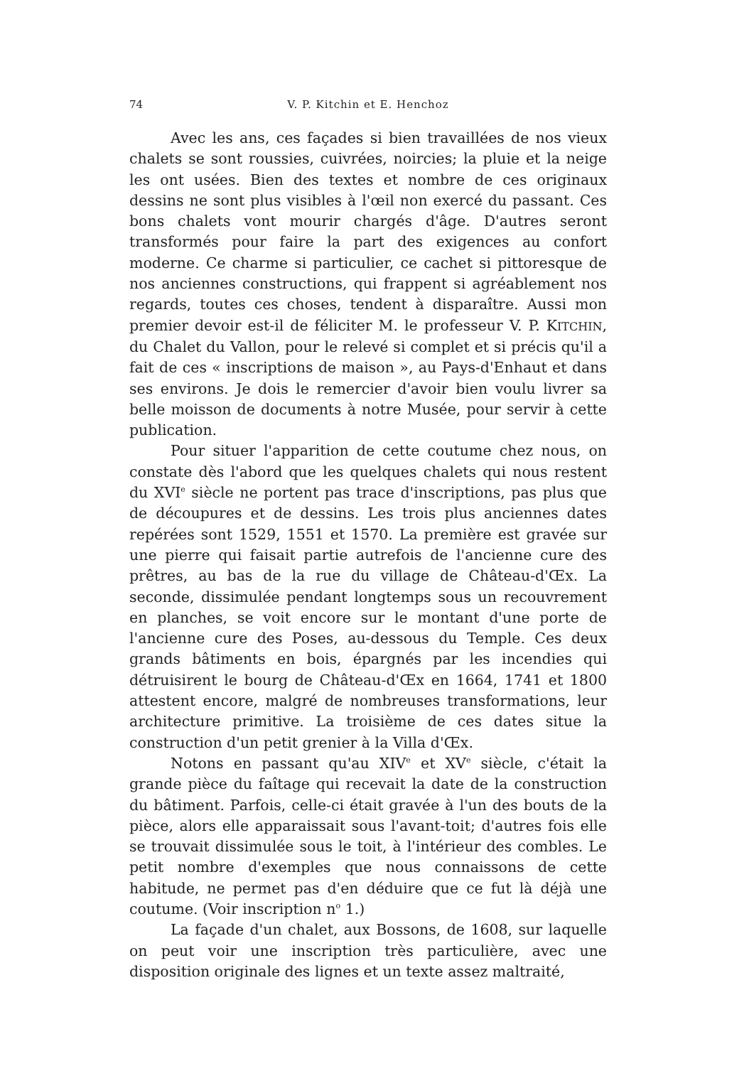74 V. P. Kitchin et E. Henchoz
Avec les ans, ces façades si bien travaillées de nos vieux chalets se sont roussies, cuivrées, noircies; la pluie et la neige les ont usées. Bien des textes et nombre de ces originaux dessins ne sont plus visibles à l'œil non exercé du passant. Ces bons chalets vont mourir chargés d'âge. D'autres seront transformés pour faire la part des exigences au confort moderne. Ce charme si particulier, ce cachet si pittoresque de nos anciennes constructions, qui frappent si agréablement nos regards, toutes ces choses, tendent à disparaître. Aussi mon premier devoir est-il de féliciter M. le professeur V. P. KITCHIN, du Chalet du Vallon, pour le relevé si complet et si précis qu'il a fait de ces « inscriptions de maison », au Pays-d'Enhaut et dans ses environs. Je dois le remercier d'avoir bien voulu livrer sa belle moisson de documents à notre Musée, pour servir à cette publication.
Pour situer l'apparition de cette coutume chez nous, on constate dès l'abord que les quelques chalets qui nous restent du XVI<sup>e</sup> siècle ne portent pas trace d'inscriptions, pas plus que de découpures et de dessins. Les trois plus anciennes dates repérées sont 1529, 1551 et 1570. La première est gravée sur une pierre qui faisait partie autrefois de l'ancienne cure des prêtres, au bas de la rue du village de Château-d'Œx. La seconde, dissimulée pendant longtemps sous un recouvrement en planches, se voit encore sur le montant d'une porte de l'ancienne cure des Poses, au-dessous du Temple. Ces deux grands bâtiments en bois, épargnés par les incendies qui détruisirent le bourg de Château-d'Œx en 1664, 1741 et 1800 attestent encore, malgré de nombreuses transformations, leur architecture primitive. La troisième de ces dates situe la construction d'un petit grenier à la Villa d'Œx.
Notons en passant qu'au XIV<sup>e</sup> et XV<sup>e</sup> siècle, c'était la grande pièce du faîtage qui recevait la date de la construction du bâtiment. Parfois, celle-ci était gravée à l'un des bouts de la pièce, alors elle apparaissait sous l'avant-toit; d'autres fois elle se trouvait dissimulée sous le toit, à l'intérieur des combles. Le petit nombre d'exemples que nous connaissons de cette habitude, ne permet pas d'en déduire que ce fut là déjà une coutume. (Voir inscription n<sup>o</sup> 1.)
La façade d'un chalet, aux Bossons, de 1608, sur laquelle on peut voir une inscription très particulière, avec une disposition originale des lignes et un texte assez maltraité,